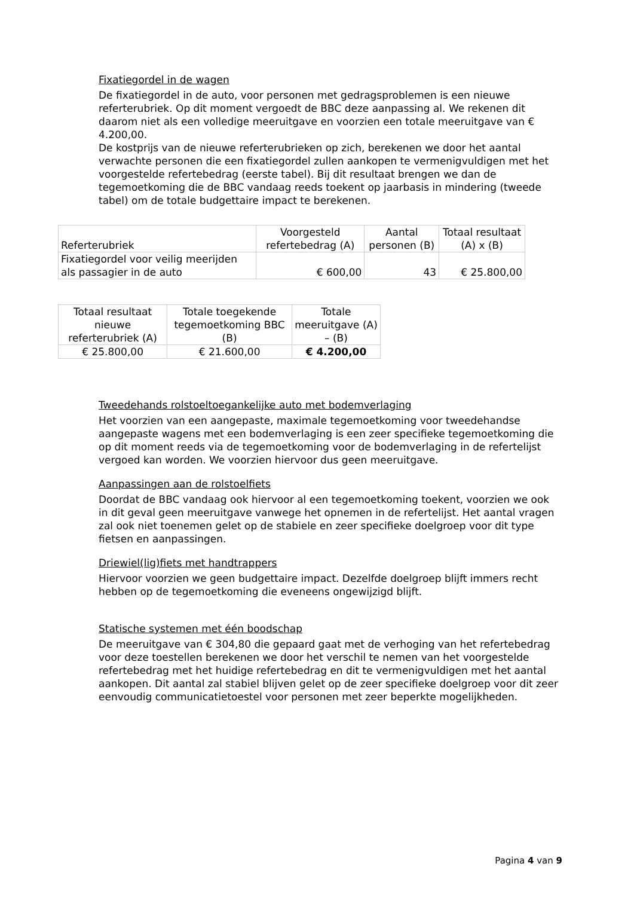Fixatiegordel in de wagen
De fixatiegordel in de auto, voor personen met gedragsproblemen is een nieuwe referterubriek. Op dit moment vergoedt de BBC deze aanpassing al. We rekenen dit daarom niet als een volledige meeruitgave en voorzien een totale meeruitgave van € 4.200,00.
De kostprijs van de nieuwe referterubrieken op zich, berekenen we door het aantal verwachte personen die een fixatiegordel zullen aankopen te vermenigvuldigen met het voorgestelde refertebedrag (eerste tabel). Bij dit resultaat brengen we dan de tegemoetkoming die de BBC vandaag reeds toekent op jaarbasis in mindering (tweede tabel) om de totale budgettaire impact te berekenen.
| Referterubriek | Voorgesteld refertebedrag (A) | Aantal personen (B) | Totaal resultaat (A) x (B) |
| --- | --- | --- | --- |
| Fixatiegordel voor veilig meerijden als passagier in de auto | € 600,00 | 43 | € 25.800,00 |
| Totaal resultaat nieuwe referterubriek (A) | Totale toegekende tegemoetkoming BBC (B) | Totale meeruitgave (A) – (B) |
| --- | --- | --- |
| € 25.800,00 | € 21.600,00 | € 4.200,00 |
Tweedehands rolstoeltoegankelijke auto met bodemverlaging
Het voorzien van een aangepaste, maximale tegemoetkoming voor tweedehandse aangepaste wagens met een bodemverlaging is een zeer specifieke tegemoetkoming die op dit moment reeds via de tegemoetkoming voor de bodemverlaging in de refertelijst vergoed kan worden. We voorzien hiervoor dus geen meeruitgave.
Aanpassingen aan de rolstoelfiets
Doordat de BBC vandaag ook hiervoor al een tegemoetkoming toekent, voorzien we ook in dit geval geen meeruitgave vanwege het opnemen in de refertelijst. Het aantal vragen zal ook niet toenemen gelet op de stabiele en zeer specifieke doelgroep voor dit type fietsen en aanpassingen.
Driewiel(lig)fiets met handtrappers
Hiervoor voorzien we geen budgettaire impact. Dezelfde doelgroep blijft immers recht hebben op de tegemoetkoming die eveneens ongewijzigd blijft.
Statische systemen met één boodschap
De meeruitgave van € 304,80 die gepaard gaat met de verhoging van het refertebedrag voor deze toestellen berekenen we door het verschil te nemen van het voorgestelde refertebedrag met het huidige refertebedrag en dit te vermenigvuldigen met het aantal aankopen. Dit aantal zal stabiel blijven gelet op de zeer specifieke doelgroep voor dit zeer eenvoudig communicatietoestel voor personen met zeer beperkte mogelijkheden.
Pagina 4 van 9